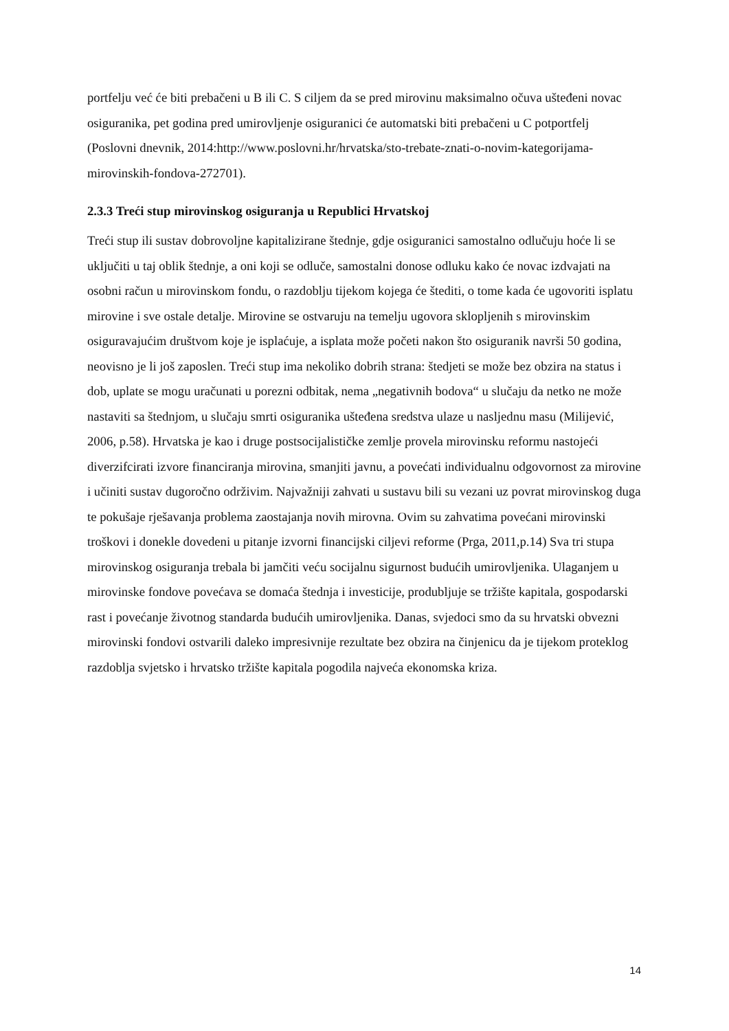portfelju već će biti prebačeni u B ili C. S ciljem da se pred mirovinu maksimalno očuva uštеđeni novac osiguranika, pet godina pred umirovljenje osiguranici će automatski biti prebačeni u C potportfelj (Poslovni dnevnik, 2014:http://www.poslovni.hr/hrvatska/sto-trebate-znati-o-novim-kategorijama-mirovinskih-fondova-272701).
2.3.3 Treći stup mirovinskog osiguranja u Republici Hrvatskoj
Treći stup ili sustav dobrovoljne kapitalizirane štednje, gdje osiguranici samostalno odlučuju hoće li se uključiti u taj oblik štednje, a oni koji se odluče, samostalni donose odluku kako će novac izdvajati na osobni račun u mirovinskom fondu, o razdoblju tijekom kojega će štediti, o tome kada će ugovoriti isplatu mirovine i sve ostale detalje. Mirovine se ostvaruju na temelju ugovora sklopljenih s mirovinskim osiguravajućim društvom koje je isplaćuje, a isplata može početi nakon što osiguranik navrši 50 godina, neovisno je li još zaposlen. Treći stup ima nekoliko dobrih strana: štedjeti se može bez obzira na status i dob, uplate se mogu uračunati u porezni odbitak, nema „negativnih bodova“ u slučaju da netko ne može nastaviti sa štednjom, u slučaju smrti osiguranika uštеđena sredstva ulaze u nasljednu masu (Milijević, 2006, p.58). Hrvatska je kao i druge postsocijalističke zemlje provela mirovinsku reformu nastojeći diverzifcirati izvore financiranja mirovina, smanjiti javnu, a povećati individualnu odgovornost za mirovine i učiniti sustav dugoročno održivim. Najvažniji zahvati u sustavu bili su vezani uz povrat mirovinskog duga te pokušaje rješavanja problema zaostajanja novih mirovna. Ovim su zahvatima povećani mirovinski troškovi i donekle dovedeni u pitanje izvorni financijski ciljevi reforme (Prga, 2011,p.14) Sva tri stupa mirovinskog osiguranja trebala bi jamčiti veću socijalnu sigurnost budućih umirovljenika. Ulaganjem u mirovinske fondove povećava se domaća štednja i investicije, produbljuje se tržište kapitala, gospodarski rast i povećanje životnog standarda budućih umirovljenika. Danas, svjedoci smo da su hrvatski obvezni mirovinski fondovi ostvarili daleko impresivnije rezultate bez obzira na činjenicu da je tijekom proteklog razdoblja svjetsko i hrvatsko tržište kapitala pogodila najveća ekonomska kriza.
14